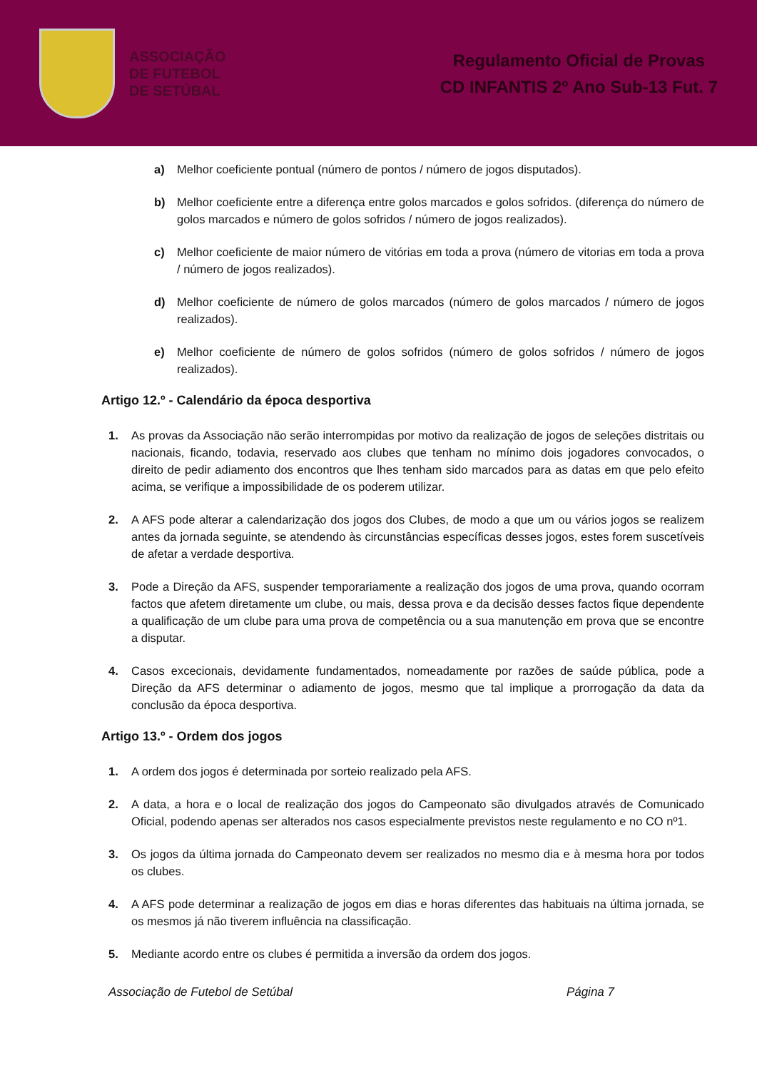ASSOCIAÇÃO
DE FUTEBOL
DE SETÚBAL
Regulamento Oficial de Provas
CD INFANTIS 2º Ano Sub-13 Fut. 7
a) Melhor coeficiente pontual (número de pontos / número de jogos disputados).
b) Melhor coeficiente entre a diferença entre golos marcados e golos sofridos. (diferença do número de golos marcados e número de golos sofridos / número de jogos realizados).
c) Melhor coeficiente de maior número de vitórias em toda a prova (número de vitorias em toda a prova / número de jogos realizados).
d) Melhor coeficiente de número de golos marcados (número de golos marcados / número de jogos realizados).
e) Melhor coeficiente de número de golos sofridos (número de golos sofridos / número de jogos realizados).
Artigo 12.º - Calendário da época desportiva
1. As provas da Associação não serão interrompidas por motivo da realização de jogos de seleções distritais ou nacionais, ficando, todavia, reservado aos clubes que tenham no mínimo dois jogadores convocados, o direito de pedir adiamento dos encontros que lhes tenham sido marcados para as datas em que pelo efeito acima, se verifique a impossibilidade de os poderem utilizar.
2. A AFS pode alterar a calendarização dos jogos dos Clubes, de modo a que um ou vários jogos se realizem antes da jornada seguinte, se atendendo às circunstâncias específicas desses jogos, estes forem suscetíveis de afetar a verdade desportiva.
3. Pode a Direção da AFS, suspender temporariamente a realização dos jogos de uma prova, quando ocorram factos que afetem diretamente um clube, ou mais, dessa prova e da decisão desses factos fique dependente a qualificação de um clube para uma prova de competência ou a sua manutenção em prova que se encontre a disputar.
4. Casos excecionais, devidamente fundamentados, nomeadamente por razões de saúde pública, pode a Direção da AFS determinar o adiamento de jogos, mesmo que tal implique a prorrogação da data da conclusão da época desportiva.
Artigo 13.º - Ordem dos jogos
1. A ordem dos jogos é determinada por sorteio realizado pela AFS.
2. A data, a hora e o local de realização dos jogos do Campeonato são divulgados através de Comunicado Oficial, podendo apenas ser alterados nos casos especialmente previstos neste regulamento e no CO nº1.
3. Os jogos da última jornada do Campeonato devem ser realizados no mesmo dia e à mesma hora por todos os clubes.
4. A AFS pode determinar a realização de jogos em dias e horas diferentes das habituais na última jornada, se os mesmos já não tiverem influência na classificação.
5. Mediante acordo entre os clubes é permitida a inversão da ordem dos jogos.
Associação de Futebol de Setúbal Página 7